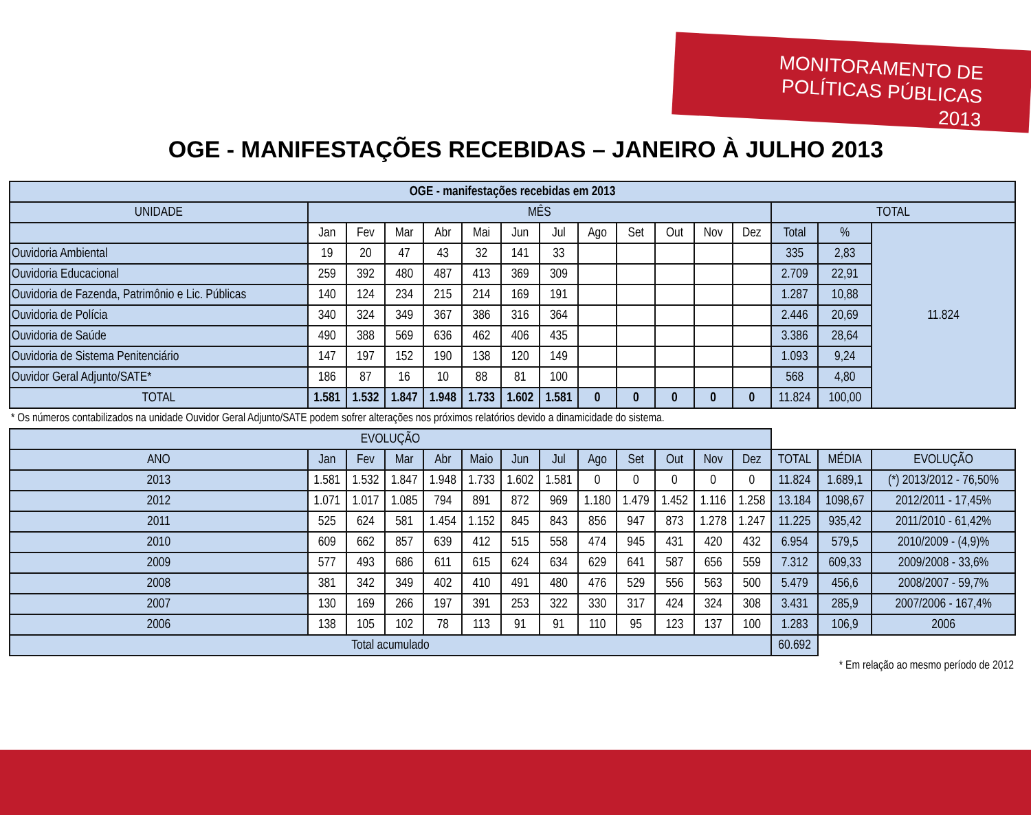MONITORAMENTO DE
POLÍTICAS PÚBLICAS 2013
OGE - MANIFESTAÇÕES RECEBIDAS – JANEIRO À JULHO 2013
| OGE - manifestações recebidas em 2013 | | | | | | | | | | | | | | | |
| --- | --- | --- | --- | --- | --- | --- | --- | --- | --- | --- | --- | --- | --- | --- | --- |
| UNIDADE | MÊS | | | | | | | | | | | | TOTAL | | |
| | Jan | Fev | Mar | Abr | Mai | Jun | Jul | Ago | Set | Out | Nov | Dez | Total | % | 11.824 |
| Ouvidoria Ambiental | 19 | 20 | 47 | 43 | 32 | 141 | 33 | | | | | | 335 | 2,83 | |
| Ouvidoria Educacional | 259 | 392 | 480 | 487 | 413 | 369 | 309 | | | | | | 2.709 | 22,91 | |
| Ouvidoria de Fazenda, Patrimônio e Lic. Públicas | 140 | 124 | 234 | 215 | 214 | 169 | 191 | | | | | | 1.287 | 10,88 | |
| Ouvidoria de Polícia | 340 | 324 | 349 | 367 | 386 | 316 | 364 | | | | | | 2.446 | 20,69 | |
| Ouvidoria de Saúde | 490 | 388 | 569 | 636 | 462 | 406 | 435 | | | | | | 3.386 | 28,64 | |
| Ouvidoria de Sistema Penitenciário | 147 | 197 | 152 | 190 | 138 | 120 | 149 | | | | | | 1.093 | 9,24 | |
| Ouvidor Geral Adjunto/SATE* | 186 | 87 | 16 | 10 | 88 | 81 | 100 | | | | | | 568 | 4,80 | |
| TOTAL | 1.581 | 1.532 | 1.847 | 1.948 | 1.733 | 1.602 | 1.581 | 0 | 0 | 0 | 0 | 0 | 11.824 | 100,00 | |
| * Os números contabilizados na unidade Ouvidor Geral Adjunto/SATE podem sofrer alterações nos próximos relatórios devido a dinamicidade do sistema. | | | | | | | | | | | | | | | |
| EVOLUÇÃO | | | | | | | | | | | | | | | |
| ANO | Jan | Fev | Mar | Abr | Maio | Jun | Jul | Ago | Set | Out | Nov | Dez | TOTAL | MÉDIA | EVOLUÇÃO |
| 2013 | 1.581 | 1.532 | 1.847 | 1.948 | 1.733 | 1.602 | 1.581 | 0 | 0 | 0 | 0 | 0 | 11.824 | 1.689,1 | (*) 2013/2012 - 76,50% |
| 2012 | 1.071 | 1.017 | 1.085 | 794 | 891 | 872 | 969 | 1.180 | 1.479 | 1.452 | 1.116 | 1.258 | 13.184 | 1098,67 | 2012/2011 - 17,45% |
| 2011 | 525 | 624 | 581 | 1.454 | 1.152 | 845 | 843 | 856 | 947 | 873 | 1.278 | 1.247 | 11.225 | 935,42 | 2011/2010 - 61,42% |
| 2010 | 609 | 662 | 857 | 639 | 412 | 515 | 558 | 474 | 945 | 431 | 420 | 432 | 6.954 | 579,5 | 2010/2009 - (4,9)% |
| 2009 | 577 | 493 | 686 | 611 | 615 | 624 | 634 | 629 | 641 | 587 | 656 | 559 | 7.312 | 609,33 | 2009/2008 - 33,6% |
| 2008 | 381 | 342 | 349 | 402 | 410 | 491 | 480 | 476 | 529 | 556 | 563 | 500 | 5.479 | 456,6 | 2008/2007 - 59,7% |
| 2007 | 130 | 169 | 266 | 197 | 391 | 253 | 322 | 330 | 317 | 424 | 324 | 308 | 3.431 | 285,9 | 2007/2006 - 167,4% |
| 2006 | 138 | 105 | 102 | 78 | 113 | 91 | 91 | 110 | 95 | 123 | 137 | 100 | 1.283 | 106,9 | 2006 |
| Total acumulado | | | | | | | | | | | | | 60.692 | | |
| * Em relação ao mesmo período de 2012 | | | | | | | | | | | | | | | |